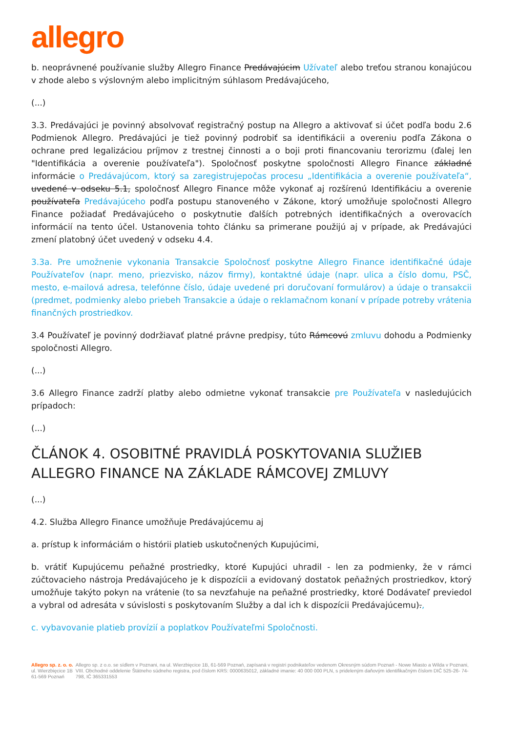allegro
b. neoprávnené používanie služby Allegro Finance Predávajúcim Užívateľ alebo treťou stranou konajúcou v zhode alebo s výslovným alebo implicitným súhlasom Predávajúceho,
(...)
3.3. Predávajúci je povinný absolvovať registračný postup na Allegro a aktivovať si účet podľa bodu 2.6 Podmienok Allegro. Predávajúci je tiež povinný podrobiť sa identifikácii a overeniu podľa Zákona o ochrane pred legalizáciou príjmov z trestnej činnosti a o boji proti financovaniu terorizmu (ďalej len "Identifikácia a overenie používateľa"). Spoločnosť poskytne spoločnosti Allegro Finance základné informácie o Predávajúcom, ktorý sa zaregistrujepočas procesu „Identifikácia a overenie používateľa“, uvedené v odseku 5.1, spoločnosť Allegro Finance môže vykonať aj rozšírenú Identifikáciu a overenie používateľa Predávajúceho podľa postupu stanoveného v Zákone, ktorý umožňuje spoločnosti Allegro Finance požiadať Predávajúceho o poskytnutie ďalších potrebných identifikačných a overovacích informácií na tento účel. Ustanovenia tohto článku sa primerane použijú aj v prípade, ak Predávajúci zmení platobný účet uvedený v odseku 4.4.
3.3a. Pre umožnenie vykonania Transakcie Spoločnosť poskytne Allegro Finance identifikačné údaje Používateľov (napr. meno, priezvisko, názov firmy), kontaktné údaje (napr. ulica a číslo domu, PSČ, mesto, e-mailová adresa, telefónne číslo, údaje uvedené pri doručovaní formulárov) a údaje o transakcii (predmet, podmienky alebo priebeh Transakcie a údaje o reklamačnom konaní v prípade potreby vrátenia finančných prostriedkov.
3.4 Používateľ je povinný dodržiavať platné právne predpisy, túto Rámcovú zmluvu dohodu a Podmienky spoločnosti Allegro.
(...)
3.6 Allegro Finance zadrží platby alebo odmietne vykonať transakcie pre Používateľa v nasledujúcich prípadoch:
(...)
ČLÁNOK 4. OSOBITNÉ PRAVIDLÁ POSKYTOVANIA SLUŽIEB ALLEGRO FINANCE NA ZÁKLADE RÁMCOVEJ ZMLUVY
(...)
4.2. Služba Allegro Finance umožňuje Predávajúcemu aj
a. prístup k informáciám o histórii platieb uskutočnených Kupujúcimi,
b. vrátiť Kupujúcemu peňažné prostriedky, ktoré Kupujúci uhradil - len za podmienky, že v rámci zúčtovacieho nástroja Predávajúceho je k dispozícii a evidovaný dostatok peňažných prostriedkov, ktorý umožňuje takýto pokyn na vrátenie (to sa nevzťahuje na peňažné prostriedky, ktoré Dodávateľ previedol a vybral od adresáta v súvislosti s poskytovaním Služby a dal ich k dispozícii Predávajúcemu).,
c. vybavovanie platieb provízií a poplatkov Používateľmi Spoločnosti.
Allegro sp. z. o. o.
ul. Wierzbięcice 1B
61-569 Poznań
Allegro sp. z o.o. se sídlem v Poznani, na ul. Wierzbięcice 1B, 61-569 Poznań, zapísaná v registri podnikateľov vedenom Okresným súdom Poznań - Nowe Miasto a Wilda v Poznani, VIII. Obchodné oddelenie Štátneho súdneho registra, pod číslom KRS: 0000635012, základné imanie: 40 000 000 PLN, s prideleným daňovým identifikačným číslom DIČ 525-26- 74-798, IČ 365331553